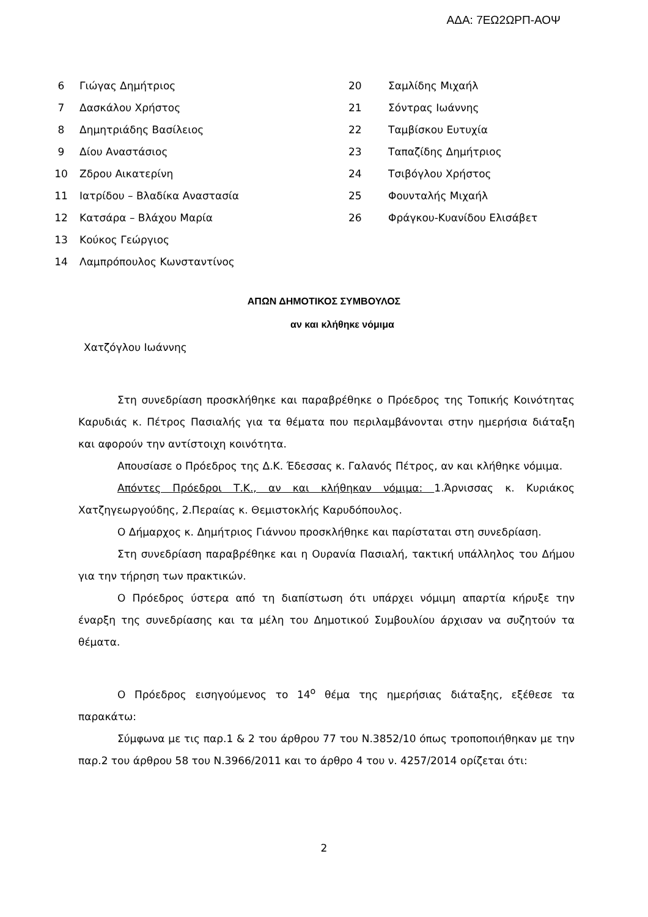ΑΔΑ: 7ΕΩ2ΩΡΠ-ΑΟΨ
| 6 | Γιώγας Δημήτριος | 20 | Σαμλίδης Μιχαήλ |
| 7 | Δασκάλου Χρήστος | 21 | Σόντρας Ιωάννης |
| 8 | Δημητριάδης Βασίλειος | 22 | Ταμβίσκου Ευτυχία |
| 9 | Δίου Αναστάσιος | 23 | Ταπαζίδης Δημήτριος |
| 10 | Ζδρου Αικατερίνη | 24 | Τσιβόγλου Χρήστος |
| 11 | Ιατρίδου – Βλαδίκα Αναστασία | 25 | Φουνταλής Μιχαήλ |
| 12 | Κατσάρα – Βλάχου Μαρία | 26 | Φράγκου-Κυανίδου Ελισάβετ |
| 13 | Κούκος Γεώργιος | | |
| 14 | Λαμπρόπουλος Κωνσταντίνος | | |
ΑΠΩΝ ΔΗΜΟΤΙΚΟΣ ΣΥΜΒΟΥΛΟΣ
αν και κλήθηκε νόμιμα
Χατζόγλου Ιωάννης
Στη συνεδρίαση προσκλήθηκε και παραβρέθηκε ο Πρόεδρος της Τοπικής Κοινότητας Καρυδιάς κ. Πέτρος Πασιαλής για τα θέματα που περιλαμβάνονται στην ημερήσια διάταξη και αφορούν την αντίστοιχη κοινότητα.
Απουσίασε ο Πρόεδρος της Δ.Κ. Έδεσσας κ. Γαλανός Πέτρος, αν και κλήθηκε νόμιμα.
Απόντες Πρόεδροι Τ.Κ., αν και κλήθηκαν νόμιμα: 1.Άρνισσας κ. Κυριάκος Χατζηγεωργούδης, 2.Περαίας κ. Θεμιστοκλής Καρυδόπουλος.
Ο Δήμαρχος κ. Δημήτριος Γιάννου προσκλήθηκε και παρίσταται στη συνεδρίαση.
Στη συνεδρίαση παραβρέθηκε και η Ουρανία Πασιαλή, τακτική υπάλληλος του Δήμου για την τήρηση των πρακτικών.
Ο Πρόεδρος ύστερα από τη διαπίστωση ότι υπάρχει νόμιμη απαρτία κήρυξε την έναρξη της συνεδρίασης και τα μέλη του Δημοτικού Συμβουλίου άρχισαν να συζητούν τα θέματα.
Ο Πρόεδρος εισηγούμενος το 14<sup>ο</sup> θέμα της ημερήσιας διάταξης, εξέθεσε τα παρακάτω:
Σύμφωνα με τις παρ.1 & 2 του άρθρου 77 του Ν.3852/10 όπως τροποποιήθηκαν με την παρ.2 του άρθρου 58 του Ν.3966/2011 και το άρθρο 4 του ν. 4257/2014 ορίζεται ότι:
2